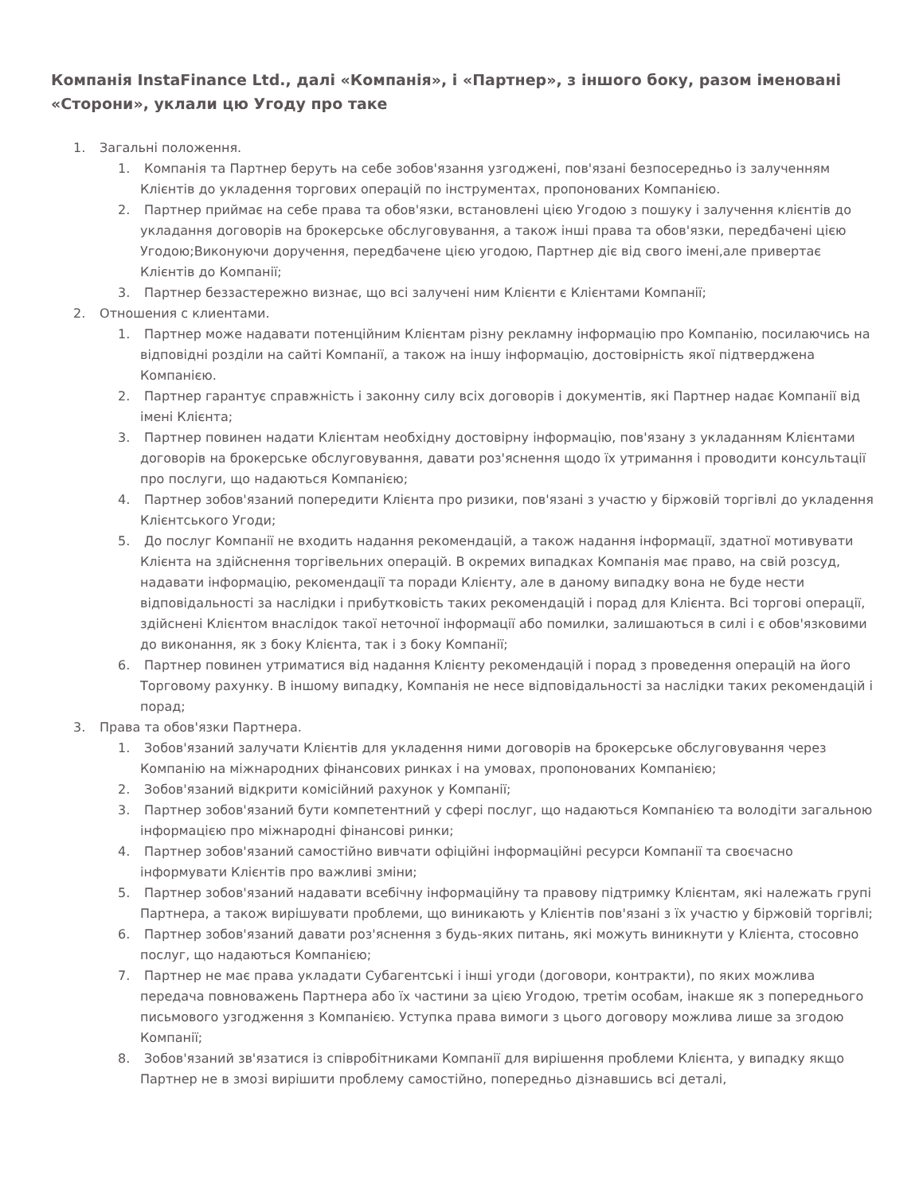Компанія InstaFinance Ltd., далі «Компанія», і «Партнер», з іншого боку, разом іменовані «Сторони», уклали цю Угоду про таке
1. Загальні положення.
1. Компанія та Партнер беруть на себе зобов'язання узгоджені, пов'язані безпосередньо із залученням Клієнтів до укладення торгових операцій по інструментах, пропонованих Компанією.
2. Партнер приймає на себе права та обов'язки, встановлені цією Угодою з пошуку і залучення клієнтів до укладання договорів на брокерське обслуговування, а також інші права та обов'язки, передбачені цією Угодою;Виконуючи доручення, передбачене цією угодою, Партнер діє від свого імені,але привертає Клієнтів до Компанії;
3. Партнер беззастережно визнає, що всі залучені ним Клієнти є Клієнтами Компанії;
2. Отношения с клиентами.
1. Партнер може надавати потенційним Клієнтам різну рекламну інформацію про Компанію, посилаючись на відповідні розділи на сайті Компанії, а також на іншу інформацію, достовірність якої підтверджена Компанією.
2. Партнер гарантує справжність і законну силу всіх договорів і документів, які Партнер надає Компанії від імені Клієнта;
3. Партнер повинен надати Клієнтам необхідну достовірну інформацію, пов'язану з укладанням Клієнтами договорів на брокерське обслуговування, давати роз'яснення щодо їх утримання і проводити консультації про послуги, що надаються Компанією;
4. Партнер зобов'язаний попередити Клієнта про ризики, пов'язані з участю у біржовій торгівлі до укладення Клієнтського Угоди;
5. До послуг Компанії не входить надання рекомендацій, а також надання інформації, здатної мотивувати Клієнта на здійснення торгівельних операцій. В окремих випадках Компанія має право, на свій розсуд, надавати інформацію, рекомендації та поради Клієнту, але в даному випадку вона не буде нести відповідальності за наслідки і прибутковість таких рекомендацій і порад для Клієнта. Всі торгові операції, здійснені Клієнтом внаслідок такої неточної інформації або помилки, залишаються в силі і є обов'язковими до виконання, як з боку Клієнта, так і з боку Компанії;
6. Партнер повинен утриматися від надання Клієнту рекомендацій і порад з проведення операцій на його Торговому рахунку. В іншому випадку, Компанія не несе відповідальності за наслідки таких рекомендацій і порад;
3. Права та обов'язки Партнера.
1. Зобов'язаний залучати Клієнтів для укладення ними договорів на брокерське обслуговування через Компанію на міжнародних фінансових ринках і на умовах, пропонованих Компанією;
2. Зобов'язаний відкрити комісійний рахунок у Компанії;
3. Партнер зобов'язаний бути компетентний у сфері послуг, що надаються Компанією та володіти загальною інформацією про міжнародні фінансові ринки;
4. Партнер зобов'язаний самостійно вивчати офіційні інформаційні ресурси Компанії та своєчасно інформувати Клієнтів про важливі зміни;
5. Партнер зобов'язаний надавати всебічну інформаційну та правову підтримку Клієнтам, які належать групі Партнера, а також вирішувати проблеми, що виникають у Клієнтів пов'язані з їх участю у біржовій торгівлі;
6. Партнер зобов'язаний давати роз'яснення з будь-яких питань, які можуть виникнути у Клієнта, стосовно послуг, що надаються Компанією;
7. Партнер не має права укладати Субагентські і інші угоди (договори, контракти), по яких можлива передача повноважень Партнера або їх частини за цією Угодою, третім особам, інакше як з попереднього письмового узгодження з Компанією. Уступка права вимоги з цього договору можлива лише за згодою Компанії;
8. Зобов'язаний зв'язатися із співробітниками Компанії для вирішення проблеми Клієнта, у випадку якщо Партнер не в змозі вирішити проблему самостійно, попередньо дізнавшись всі деталі,